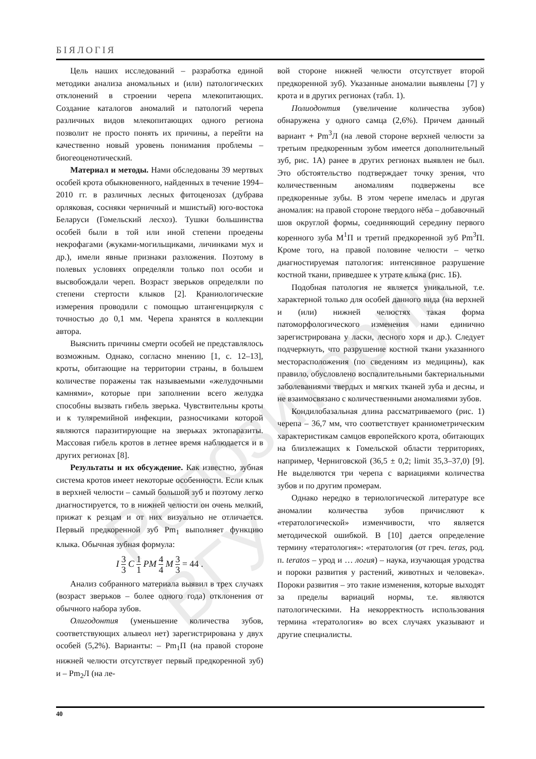Репозиторий ВГУ
БІЯЛОГІЯ
Цель наших исследований – разработка единой методики анализа аномальных и (или) патологических отклонений в строении черепа млекопитающих. Создание каталогов аномалий и патологий черепа различных видов млекопитающих одного региона позволит не просто понять их причины, а перейти на качественно новый уровень понимания проблемы – биогеоценотический.
Материал и методы. Нами обследованы 39 мертвых особей крота обыкновенного, найденных в течение 1994–2010 гг. в различных лесных фитоценозах (дубрава орляковая, сосняки черничный и мшистый) юго-востока Беларуси (Гомельский лесхоз). Тушки большинства особей были в той или иной степени проедены некрофагами (жуками-могильщиками, личинками мух и др.), имели явные признаки разложения. Поэтому в полевых условиях определяли только пол особи и высвобождали череп. Возраст зверьков определяли по степени стертости клыков [2]. Краниологические измерения проводили с помощью штангенциркуля с точностью до 0,1 мм. Черепа хранятся в коллекции автора.
Выяснить причины смерти особей не представлялось возможным. Однако, согласно мнению [1, с. 12–13], кроты, обитающие на территории страны, в большем количестве поражены так называемыми «желудочными камнями», которые при заполнении всего желудка способны вызвать гибель зверька. Чувствительны кроты и к туляремийной инфекции, разносчиками которой являются паразитирующие на зверьках эктопаразиты. Массовая гибель кротов в летнее время наблюдается и в других регионах [8].
Результаты и их обсуждение. Как известно, зубная система кротов имеет некоторые особенности. Если клык в верхней челюсти – самый большой зуб и поэтому легко диагностируется, то в нижней челюсти он очень мелкий, прижат к резцам и от них визуально не отличается. Первый предкоренной зуб Pm<sub>1</sub> выполняет функцию клыка. Обычная зубная формула:
I 3 3 C 1 1 PM 4 4 M 3 3 = 44 .
Анализ собранного материала выявил в трех случаях (возраст зверьков – более одного года) отклонения от обычного набора зубов.
Олигодонтия (уменьшение количества зубов, соответствующих альвеол нет) зарегистрирована у двух особей (5,2%). Варианты: – Pm<sub>1</sub>П (на правой стороне нижней челюсти отсутствует первый предкоренной зуб) и – Pm<sub>2</sub>Л (на ле-
вой стороне нижней челюсти отсутствует второй предкоренной зуб). Указанные аномалии выявлены [7] у крота и в других регионах (табл. 1).
Полиодонтия (увеличение количества зубов) обнаружена у одного самца (2,6%). Причем данный вариант + Pm<sup>3</sup>Л (на левой стороне верхней челюсти за третьим предкоренным зубом имеется дополнительный зуб, рис. 1А) ранее в других регионах выявлен не был. Это обстоятельство подтверждает точку зрения, что количественным аномалиям подвержены все предкоренные зубы. В этом черепе имелась и другая аномалия: на правой стороне твердого нёба – добавочный шов округлой формы, соединяющий середину первого коренного зуба M<sup>1</sup>П и третий предкоренной зуб Pm<sup>3</sup>П. Кроме того, на правой половине челюсти – четко диагностируемая патология: интенсивное разрушение костной ткани, приведшее к утрате клыка (рис. 1Б).
Подобная патология не является уникальной, т.е. характерной только для особей данного вида (на верхней и (или) нижней челюстях такая форма патоморфологического изменения нами единично зарегистрирована у ласки, лесного хоря и др.). Следует подчеркнуть, что разрушение костной ткани указанного месторасположения (по сведениям из медицины), как правило, обусловлено воспалительными бактериальными заболеваниями твердых и мягких тканей зуба и десны, и не взаимосвязано с количественными аномалиями зубов.
Кондилобазальная длина рассматриваемого (рис. 1) черепа – 36,7 мм, что соответствует краниометрическим характеристикам самцов европейского крота, обитающих на близлежащих к Гомельской области территориях, например, Черниговской (36,5 ± 0,2; limit 35,3–37,0) [9]. Не выделяются три черепа с вариациями количества зубов и по другим промерам.
Однако нередко в териологической литературе все аномалии количества зубов причисляют к «тератологической» изменчивости, что является методической ошибкой. В [10] дается определение термину «тератология»: «тератология (от греч. teras, род. п. teratos – урод и … логия) – наука, изучающая уродства и пороки развития у растений, животных и человека». Пороки развития – это такие изменения, которые выходят за пределы вариаций нормы, т.е. являются патологическими. На некорректность использования термина «тератология» во всех случаях указывают и другие специалисты.
40